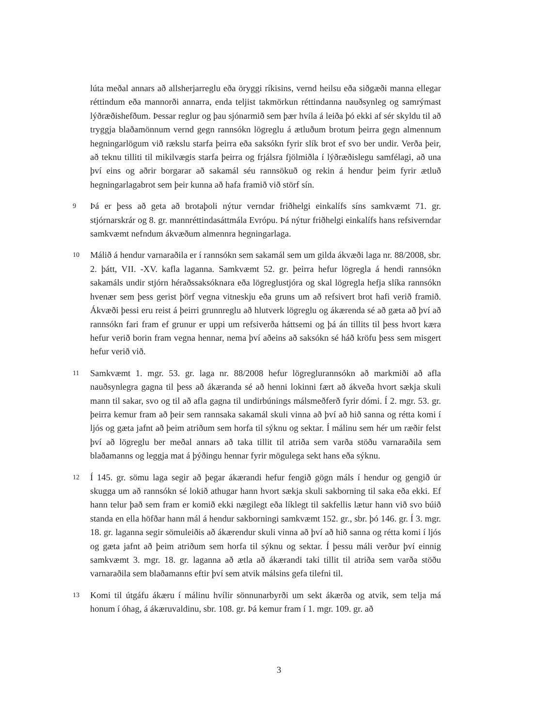lúta meðal annars að allsherjarreglu eða öryggi ríkisins, vernd heilsu eða siðgæði manna ellegar réttindum eða mannorði annarra, enda teljist takmörkun réttindanna nauðsynleg og samrýmast lýðræðishefðum. Þessar reglur og þau sjónarmið sem þær hvíla á leiða þó ekki af sér skyldu til að tryggja blaðamönnum vernd gegn rannsókn lögreglu á ætluðum brotum þeirra gegn almennum hegningarlögum við rækslu starfa þeirra eða saksókn fyrir slík brot ef svo ber undir. Verða þeir, að teknu tilliti til mikilvægis starfa þeirra og frjálsra fjölmiðla í lýðræðislegu samfélagi, að una því eins og aðrir borgarar að sakamál séu rannsökuð og rekin á hendur þeim fyrir ætluð hegningarlagabrot sem þeir kunna að hafa framið við störf sín.
9 Þá er þess að geta að brotaþoli nýtur verndar friðhelgi einkalífs síns samkvæmt 71. gr. stjórnarskrár og 8. gr. mannréttindasáttmála Evrópu. Þá nýtur friðhelgi einkalífs hans refsiverndar samkvæmt nefndum ákvæðum almennra hegningarlaga.
10 Málið á hendur varnaraðila er í rannsókn sem sakamál sem um gilda ákvæði laga nr. 88/2008, sbr. 2. þátt, VII. -XV. kafla laganna. Samkvæmt 52. gr. þeirra hefur lögregla á hendi rannsókn sakamáls undir stjórn héraðssaksóknara eða lögreglustjóra og skal lögregla hefja slíka rannsókn hvenær sem þess gerist þörf vegna vitneskju eða gruns um að refsivert brot hafi verið framið. Ákvæði þessi eru reist á þeirri grunnreglu að hlutverk lögreglu og ákærenda sé að gæta að því að rannsókn fari fram ef grunur er uppi um refsiverða háttsemi og þá án tillits til þess hvort kæra hefur verið borin fram vegna hennar, nema því aðeins að saksókn sé háð kröfu þess sem misgert hefur verið við.
11 Samkvæmt 1. mgr. 53. gr. laga nr. 88/2008 hefur lögreglurannsókn að markmiði að afla nauðsynlegra gagna til þess að ákæranda sé að henni lokinni fært að ákveða hvort sækja skuli mann til sakar, svo og til að afla gagna til undirbúnings málsmeðferð fyrir dómi. Í 2. mgr. 53. gr. þeirra kemur fram að þeir sem rannsaka sakamál skuli vinna að því að hið sanna og rétta komi í ljós og gæta jafnt að þeim atriðum sem horfa til sýknu og sektar. Í málinu sem hér um ræðir felst því að lögreglu ber meðal annars að taka tillit til atriða sem varða stöðu varnaraðila sem blaðamanns og leggja mat á þýðingu hennar fyrir mögulega sekt hans eða sýknu.
12 Í 145. gr. sömu laga segir að þegar ákærandi hefur fengið gögn máls í hendur og gengið úr skugga um að rannsókn sé lokið athugar hann hvort sækja skuli sakborning til saka eða ekki. Ef hann telur það sem fram er komið ekki nægilegt eða líklegt til sakfellis lætur hann við svo búið standa en ella höfðar hann mál á hendur sakborningi samkvæmt 152. gr., sbr. þó 146. gr. Í 3. mgr. 18. gr. laganna segir sömuleiðis að ákærendur skuli vinna að því að hið sanna og rétta komi í ljós og gæta jafnt að þeim atriðum sem horfa til sýknu og sektar. Í þessu máli verður því einnig samkvæmt 3. mgr. 18. gr. laganna að ætla að ákærandi taki tillit til atriða sem varða stöðu varnaraðila sem blaðamanns eftir því sem atvik málsins gefa tilefni til.
13 Komi til útgáfu ákæru í málinu hvílir sönnunarbyrði um sekt ákærða og atvik, sem telja má honum í óhag, á ákæruvaldinu, sbr. 108. gr. Þá kemur fram í 1. mgr. 109. gr. að
3